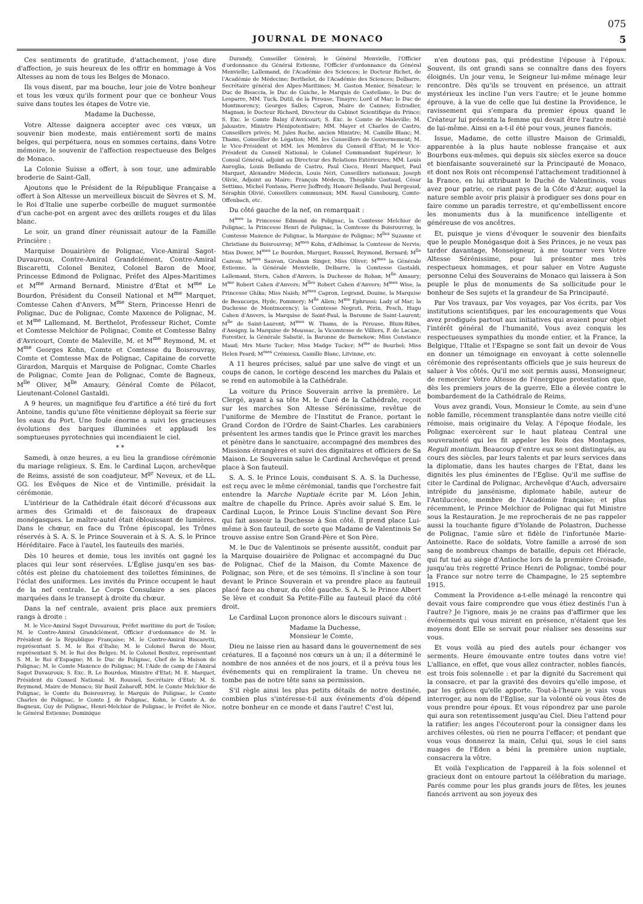075
JOURNAL DE MONACO 5
Ces sentiments de gratitude, d'attachement, j'ose dire d'affection, je suis heureux de les offrir en hommage à Vos Altesses au nom de tous les Belges de Monaco.
Ils vous disent, par ma bouche, leur joie de Votre bonheur et tous les vœux qu'ils forment pour que ce bonheur Vous suive dans toutes les étapes de Votre vie.
Madame la Duchesse,
Votre Altesse daignera accepter avec ces vœux, un souvenir bien modeste, mais entièrement sorti de mains belges, qui perpétuera, nous en sommes certains, dans Votre mémoire, le souvenir de l'affection respectueuse des Belges de Monaco.
La Colonie Suisse a offert, à son tour, une admirable broderie de Saint-Gall.
Ajoutons que le Président de la République Française a offert à Son Altesse un merveilleux biscuit de Sèvres et S. M. le Roi d'Italie une superbe corbeille de muguet surmontée d'un cache-pot en argent avec des œillets rouges et du lilas blanc.
Le soir, un grand dîner réunissait autour de la Famille Princière :
Marquise Douairière de Polignac, Vice-Amiral Sagot-Duvauroux, Contre-Amiral Grandclément, Contre-Amiral Biscaretti, Colonel Benitez, Colonel Baron de Moor, Princesse Edmond de Polignac, Préfet des Alpes-Maritimes et M<sup>me</sup> Armand Bernard, Ministre d'État et M<sup>me</sup> Le Bourdon, Président du Conseil National et M<sup>me</sup> Marquet, Comtesse Cahen d'Anvers, M<sup>me</sup> Stern, Princesse Henri de Polignac, Duc de Polignac, Comte Maxence de Polignac, M. et M<sup>me</sup> Lallemand, M. Berthelot, Professeur Richet, Comte et Comtesse Melchior de Polignac, Comte et Comtesse Balny d'Avricourt, Comte de Maleville, M. et M<sup>me</sup> Reymond, M. et M<sup>me</sup> Georges Kohn, Comte et Comtesse du Boisrouvray, Comte et Comtesse Max de Polignac, Capitaine de corvette Girardon, Marquis et Marquise de Polignac, Comte Charles de Polignac, Comte Jean de Polignac, Comte de Bagneux, M<sup>lle</sup> Oliver, M<sup>lle</sup> Amaury, Général Comte de Pélacot, Lieutenant-Colonel Gastaldi.
A 9 heures, un magnifique feu d'artifice a été tiré du fort Antoine, tandis qu'une fête vénitienne déployait sa féerie sur les eaux du Port. Une foule énorme a suivi les gracieuses évolutions des barques illuminées et applaudi les somptueuses pyrotechnies qui incendiaient le ciel.
* *
Samedi, à onze heures, a eu lieu la grandiose cérémonie du mariage religieux. S. Em. le Cardinal Luçon, archevêque de Reims, assisté de son coadjuteur, M<sup>gr</sup> Neveux, et de LL. GG. les Evêques de Nice et de Vintimille, présidait la cérémonie.
L'intérieur de la Cathédrale était décoré d'écussons aux armes des Grimaldi et de faisceaux de drapeaux monégasques. Le maître-autel était éblouissant de lumières. Dans le chœur, en face du Trône épiscopal, les Trônes réservés à S. A. S. le Prince Souverain et à S. A. S. le Prince Héréditaire. Face à l'autel, les fauteuils des mariés.
Dès 10 heures et demie, tous les invités ont gagné les places qui leur sont réservées. L'Église jusqu'en ses bas-côtés est pleine du chatoiement des toilettes féminines, de l'éclat des uniformes. Les invités du Prince occupent le haut de la nef centrale. Le Corps Consulaire a ses places marquées dans le transept à droite du chœur.
Dans la nef centrale, avaient pris place aux premiers rangs à droite :
M. le Vice-Amiral Sagot Duvauroux, Préfet maritime du port de Toulon; M. le Contre-Amiral Grandclément, Officier d'ordonnance de M. le Président de la République Française; M. le Contre-Amiral Biscaretti, représentant S. M. le Roi d'Italie; M. le Colonel Baron de Moor, représentant S. M. le Roi des Belges; M. le Colonel Benitez, représentant S. M. le Roi d'Espagne; M. le Duc de Polignac, Chef de la Maison de Polignac; M. le Comte Maxence de Polignac; M. l'Aide de camp de l'Amiral Sagot Duvauroux; S. Exc. R. Le Bourdon, Ministre d'Etat; M. E. Marquet, Président du Conseil National; M. Roussel, Secrétaire d'Etat; M. S. Reymond, Maire de Monaco; Sir Basil Zaharoff, MM. le Comte Melchior de Polignac, le Comte du Boisrouvray, le Marquis de Polignac, le Comte Charles de Polignac, le Comte J. de Polignac, Kohn, le Comte A. de Bagneux, Guy de Polignac, Henri-Melchior de Polignac, le Préfet de Nice, le Général Estienne; Dominique
Durandy, Conseiller Général; le Général Menvielle, l'Officier d'ordonnance du Général Estienne, l'Officier d'ordonnance du Général Menvielle; Lallemand, de l'Académie des Sciences; le Docteur Richet, de l'Académie de Médecine; Berthelot, de l'Académie des Sciences; Delbarre, Secrétaire général des Alpes-Maritimes; M. Gaston Menier, Sénateur; le Duc de Bisaccia, le Duc de Guiche, le Marquis de Castellane, le Duc de Lesparre, MM. Tuck, Dutil, de la Pérouse, Tinayre; Lord of Mar; le Duc de Montmorency; Georges Salles; Capron, Maire de Cannes; Estradier, Magnan; le Docteur Richard, Directeur du Cabinet Scientifique du Prince; S. Exc. le Comte Balny d'Avricourt; S. Exc. le Comte de Maleville; M. Jaloustre, Ministre Plénipotentiaire; MM. Mayer et Charles de Castro, Conseillers privés; M. Jules Roche, ancien Ministre; M. Camille Blanc; M. Thams, Conseiller de Légation; MM. les Conseillers de Gouvernement; M. le Vice-Président et MM. les Membres du Conseil d'Etat; M le Vice-Président du Conseil National; le Colonel Commandant Supérieur; le Consul Général, adjoint au Directeur des Relations Extérieures; MM. Louis Aureglia, Louis Bellando de Castro, Paul Cioco, Henri Marquet, Paul Marquet, Alexandre Médecin, Louis Néri, Conseillers nationaux; Joseph Olivié, Adjoint au Maire; François Médecin, Théophile Gastaud, César Settimo, Michel Fontana, Pierre Jioffredy, Honoré Bellando, Paul Bergeaud, Séraphin Olivié, Conseillers communaux; MM. Raoul Gunsbourg, Comte-Offenbach, etc.
Du côté gauche de la nef, on remarquait :
M<sup>mes</sup> la Princesse Edmond de Polignac, la Comtesse Melchior de Polignac, la Princesse Henri de Polignac, la Comtesse du Boisrouvray, la Comtesse Maxence de Polignac, la Marquise de Polignac; M<sup>lles</sup> Suzanne et Christiane du Boisrouvray; M<sup>mes</sup> Kohn, d'Adhémar, la Comtesse de Nervis; Miss Dower, M<sup>mes</sup> Le Bourdon, Marquet, Roussel, Reymond, Bernard; M<sup>lle</sup> Cazeau; M<sup>mes</sup> Sauvan, Graham Singer, Miss Oliver; M<sup>mes</sup> la Générale Estienne, la Générale Menvielle, Delbarre, la Comtesse Gastaldi, Lallemand, Stern, Cahen d'Anvers, la Duchesse de Rohan; M<sup>lle</sup> Amaury; M<sup>me</sup> Robert Cahen d'Anvers; M<sup>lles</sup> Robert Cahen d'Anvers; M<sup>mes</sup> Wise, la Princesse Ghika; Miss Naish; M<sup>mes</sup> Capron, Legrand, Douine, la Marquise de Beaucorps, Hyde, Pommery; M<sup>lle</sup> Allen; M<sup>me</sup> Ephrussi; Lady of Mar; la Duchesse de Montmorency; la Comtesse Negroti, Périn, Pesch, Hugo Cahen d'Anvers, la Marquise de Saint-Paul, la Baronne de Saint-Laurent; M<sup>lle</sup> de Saint-Laurent; M<sup>mes</sup> W. Thams, de la Pérouse, Blum-Ribes, d'Assigny, la Marquise de Moussac, la Vicomtesse de Villiers, F. de Lacaze, Forestier, la Générale Sabatié, la Baronne de Barnekow; Miss Constance Maud; Mrs Marie Tucker; Miss Madge Tucker; M<sup>me</sup> de Bourbel; Miss Helen Peard; M<sup>mes</sup> Crémieux, Camille Blanc, Litvinne, etc.
A 11 heures précises, salué par une salve de vingt et un coups de canon, le cortège descend les marches du Palais et se rend en automobile à la Cathédrale.
La voiture du Prince Souverain arrive la première. Le Clergé, ayant à sa tête M. le Curé de la Cathédrale, reçoit sur les marches Son Altesse Sérénissime, revêtue de l'uniforme de Membre de l'Institut de France, portant le Grand Cordon de l'Ordre de Saint-Charles. Les carabiniers présentent les armes tandis que le Prince gravit les marches et pénètre dans le sanctuaire, accompagné des membres des Missions étrangères et suivi des dignitaires et officiers de Sa Maison. Le Souverain salue le Cardinal Archevêque et prend place à Son fauteuil.
S. A. S. le Prince Louis, conduisant S. A. S. la Duchesse, est reçu avec le même cérémonial, tandis que l'orchestre fait entendre la Marche Nuptiale écrite par M. Léon Jehin, maître de chapelle du Prince. Après avoir salué S. Em. le Cardinal Luçon, le Prince Louis S'incline devant Son Père qui fait asseoir la Duchesse à Son côté. Il prend place Lui-même à Son fauteuil, de sorte que Madame de Valentinois Se trouve assise entre Son Grand-Père et Son Père.
M. le Duc de Valentinois se présente aussitôt, conduit par la Marquise douairière de Polignac et accompagné du Duc de Polignac, Chef de la Maison, du Comte Maxence de Polignac, son Père, et de ses témoins. Il s'incline à son tour devant le Prince Souverain et va prendre place au fauteuil placé face au chœur, du côté gauche. S. A. S. le Prince Albert Se lève et conduit Sa Petite-Fille au fauteuil placé du côté droit.
Le Cardinal Luçon prononce alors le discours suivant :
Madame la Duchesse,
Monsieur le Comte,
Dieu ne laisse rien au hasard dans le gouvernement de ses créatures. Il a façonné nos cœurs un à un; il a déterminé le nombre de nos années et de nos jours, et il a prévu tous les événements qui en rempliraient la trame. Un cheveu ne tombe pas de notre tête sans sa permission.
S'il règle ainsi les plus petits détails de notre destinée, combien plus s'intéresse-t-il aux événements d'où dépend notre bonheur en ce monde et dans l'autre! C'est lui,
n'en doutons pas, qui prédestine l'épouse à l'époux. Souvent, ils ont grandi sans se connaître dans des foyers éloignés. Un jour venu, le Seigneur lui-même ménage leur rencontre. Dès qu'ils se trouvent en présence, un attrait mystérieux les incline l'un vers l'autre; et le jeune homme éprouve, à la vue de celle que lui destine la Providence, le ravissement qui s'empara du premier époux quand le Créateur lui présenta la femme qui devait être l'autre moitié de lui-même. Ainsi en a-t-il été pour vous, jeunes fiancés.
Issue, Madame, de cette illustre Maison de Grimaldi, apparentée à la plus haute noblesse française et aux Bourbons eux-mêmes, qui depuis six siècles exerce sa douce et bienfaisante souveraineté sur la Principauté de Monaco, et dont nos Rois ont récompensé l'attachement traditionnel à la France, en lui attribuant le Duché de Valentinois, vous avez pour patrie, ce riant pays de la Côte d'Azur, auquel la nature semble avoir pris plaisir à prodiguer ses dons pour en faire comme un paradis terrestre, et qu'embellissent encore les monuments dus à la munificence intelligente et généreuse de vos ancêtres.
Et, puisque je viens d'évoquer le souvenir des bienfaits que le peuple Monégasque doit à Ses Princes, je ne veux pas tarder davantage, Monseigneur, à me tourner vers Votre Altesse Sérénissime, pour lui présenter mes très respectueux hommages, et pour saluer en Votre Auguste personne Celui des Souverains de Monaco qui laissera à Son peuple le plus de monuments de Sa sollicitude pour le bonheur de Ses sujets et la grandeur de Sa Principauté.
Par Vos travaux, par Vos voyages, par Vos écrits, par Vos institutions scientifiques, par les encouragements que Vous avez prodigués partout aux initiatives qui avaient pour objet l'intérêt général de l'humanité, Vous avez conquis les respectueuses sympathies du monde entier, et la France, la Belgique, l'Italie et l'Espagne se sont fait un devoir de Vous en donner un témoignage en envoyant à cette solennelle cérémonie des représentants officiels que je suis heureux de saluer à Vos côtés. Qu'il me soit permis aussi, Monseigneur, de remercier Votre Altesse de l'énergique protestation que, dès les premiers jours de la guerre, Elle a élevée contre le bombardement de la Cathédrale de Reims.
Vous avez grandi, Vous, Monsieur le Comte, au sein d'une noble famille, récemment transplantée dans notre vieille cité rémoise, mais originaire du Velay. A l'époque féodale, les Polignac exercèrent sur le haut plateau Central une souveraineté qui les fit appeler les Rois des Montagnes, Reguli montium. Beaucoup d'entre eux se sont distingués, au cours des siècles, par leurs talents et par leurs services dans la diplomatie, dans les hautes charges de l'Etat, dans les dignités les plus éminentes de l'Eglise. Qu'il me suffise de citer le Cardinal de Polignac, Archevêque d'Auch, adversaire intrépide du jansénisme, diplomate habile, auteur de l'Antilucrèce, membre de l'Académie française; et plus récemment, le Prince Melchior de Polignac qui fut Ministre sous la Restauration. Je me reprocherais de ne pas rappeler aussi la touchante figure d'Yolande de Polastron, Duchesse de Polignac, l'amie sûre et fidèle de l'infortunée Marie-Antoinette. Race de soldats, Votre famille a arrosé de son sang de nombreux champs de bataille, depuis cet Hiéracle, qui fut tué au siège d'Antioche lors de la première Croisade, jusqu'au très regretté Prince Henri de Polignac, tombé pour la France sur notre terre de Champagne, le 25 septembre 1915.
Comment la Providence a-t-elle ménagé la rencontre qui devait vous faire comprendre que vous étiez destinés l'un à l'autre? Je l'ignore, mais je ne crains pas d'affirmer que les événements qui vous mirent en présence, n'étaient que les moyens dont Elle se servait pour réaliser ses desseins sur vous.
Et vous voilà au pied des autels pour échanger vos serments. Heure émouvante entre toutes dans votre vie! L'alliance, en effet, que vous allez contracter, nobles fiancés, est trois fois solennelle : et par la dignité du Sacrement qui la consacre, et par la gravité des devoirs qu'elle impose, et par les grâces qu'elle apporte. Tout-à-l'heure je vais vous interroger, au nom de l'Eglise, sur la volonté où vous êtes de vous prendre pour époux. Et vous répondrez par une parole qui aura son retentissement jusqu'au Ciel. Dieu l'attend pour la ratifier; les anges l'écouteront pour la consigner dans les archives célestes, où rien ne pourra l'effacer; et pendant que vous vous donnerez la main, Celui qui, sous le ciel sans nuages de l'Eden a béni la première union nuptiale, consacrera la vôtre.
Et voilà l'explication de l'appareil à la fois solennel et gracieux dont on entoure partout la célébration du mariage. Parés comme pour les plus grands jours de fêtes, les jeunes fiancés arrivent au son joyeux des